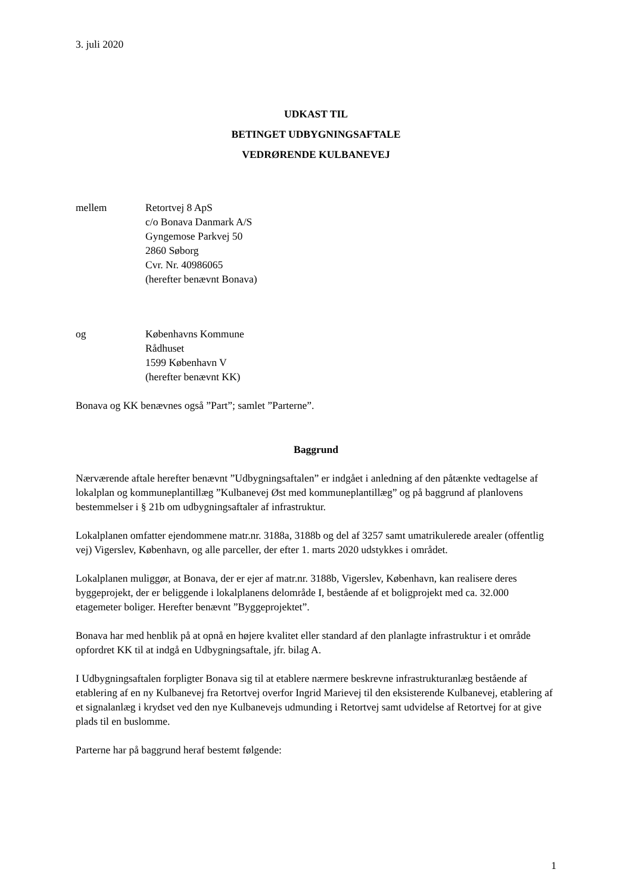3. juli 2020
UDKAST TIL
BETINGET UDBYGNINGSAFTALE
VEDRØRENDE KULBANEVEJ
mellem Retortvej 8 ApS
c/o Bonava Danmark A/S
Gyngemose Parkvej 50
2860 Søborg
Cvr. Nr. 40986065
(herefter benævnt Bonava)
og Københavns Kommune
Rådhuset
1599 København V
(herefter benævnt KK)
Bonava og KK benævnes også ”Part”; samlet ”Parterne”.
Baggrund
Nærværende aftale herefter benævnt ”Udbygningsaftalen” er indgået i anledning af den påtænkte vedtagelse af lokalplan og kommuneplantillæg ”Kulbanevej Øst med kommuneplantillæg” og på baggrund af planlovens bestemmelser i § 21b om udbygningsaftaler af infrastruktur.
Lokalplanen omfatter ejendommene matr.nr. 3188a, 3188b og del af 3257 samt umatrikulerede arealer (offentlig vej) Vigerslev, København, og alle parceller, der efter 1. marts 2020 udstykkes i området.
Lokalplanen muliggør, at Bonava, der er ejer af matr.nr. 3188b, Vigerslev, København, kan realisere deres byggeprojekt, der er beliggende i lokalplanens delområde I, bestående af et boligprojekt med ca. 32.000 etagemeter boliger. Herefter benævnt ”Byggeprojektet”.
Bonava har med henblik på at opnå en højere kvalitet eller standard af den planlagte infrastruktur i et område opfordret KK til at indgå en Udbygningsaftale, jfr. bilag A.
I Udbygningsaftalen forpligter Bonava sig til at etablere nærmere beskrevne infrastrukturanlæg bestående af etablering af en ny Kulbanevej fra Retortvej overfor Ingrid Marievej til den eksisterende Kulbanevej, etablering af et signalanlæg i krydset ved den nye Kulbanevejs udmunding i Retortvej samt udvidelse af Retortvej for at give plads til en buslomme.
Parterne har på baggrund heraf bestemt følgende:
1